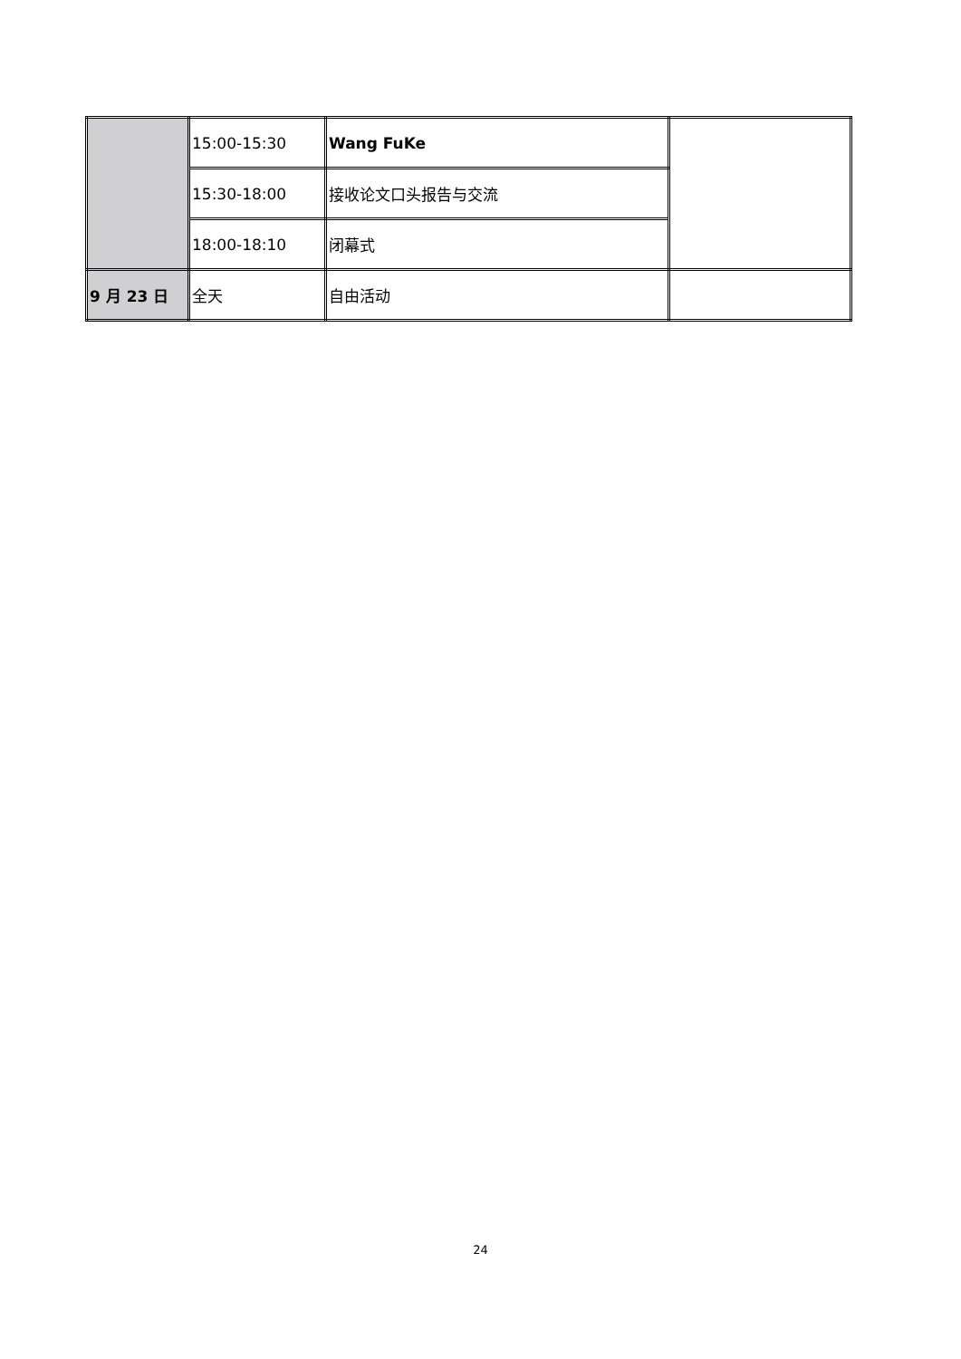| | 15:00-15:30 | Wang FuKe | |
| | 15:30-18:00 | 接收论文口头报告与交流 | |
| | 18:00-18:10 | 闭幕式 | |
| 9 月 23 日 | 全天 | 自由活动 | |
24